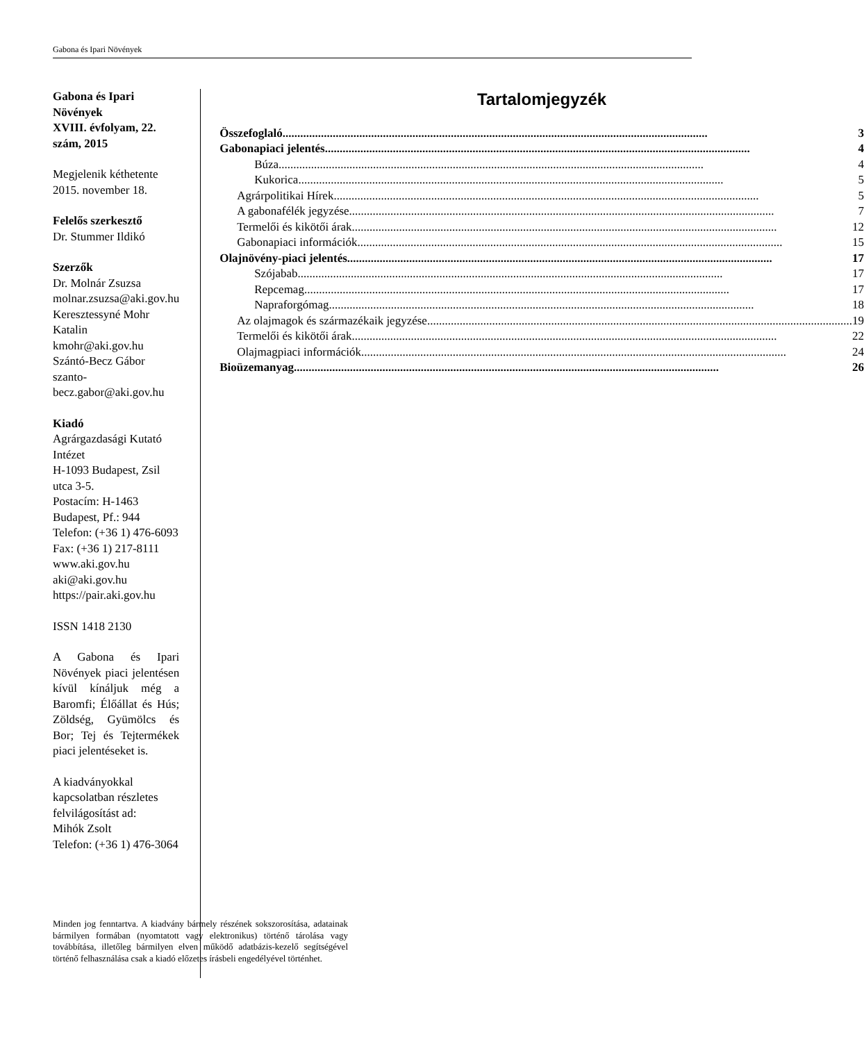Gabona és Ipari Növények
Gabona és Ipari Növények
XVIII. évfolyam, 22. szám, 2015
Megjelenik kéthetente
2015. november 18.
Felelős szerkesztő
Dr. Stummer Ildikó
Szerzők
Dr. Molnár Zsuzsa
molnar.zsuzsa@aki.gov.hu
Keresztessyné Mohr Katalin
kmohr@aki.gov.hu
Szántó-Becz Gábor
szanto-becz.gabor@aki.gov.hu
Kiadó
Agrárgazdasági Kutató Intézet
H-1093 Budapest, Zsil utca 3-5.
Postacím: H-1463 Budapest, Pf.: 944
Telefon: (+36 1) 476-6093
Fax: (+36 1) 217-8111
www.aki.gov.hu
aki@aki.gov.hu
https://pair.aki.gov.hu
ISSN 1418 2130
A Gabona és Ipari Növények piaci jelentésen kívül kínáljuk még a Baromfi; Élőállat és Hús; Zöldség, Gyümölcs és Bor; Tej és Tejtermékek piaci jelentéseket is.
A kiadványokkal kapcsolatban részletes felvilágosítást ad:
Mihók Zsolt
Telefon: (+36 1) 476-3064
Minden jog fenntartva. A kiadvány bármely részének sokszorosítása, adatainak bármilyen formában (nyomtatott vagy elektronikus) történő tárolása vagy továbbítása, illetőleg bármilyen elven működő adatbázis-kezelő segítségével történő felhasználása csak a kiadó előzetes írásbeli engedélyével történhet.
Tartalomjegyzék
Összefoglaló 3
Gabonapiaci jelentés 4
Búza 4
Kukorica 5
Agrárpolitikai Hírek 5
A gabonafélék jegyzése 7
Termelői és kikötői árak 12
Gabonapiaci információk 15
Olajnövény-piaci jelentés 17
Szójabab 17
Repcemag 17
Napraforgómag 18
Az olajmagok és származékaik jegyzése 19
Termelői és kikötői árak 22
Olajmagpiaci információk 24
Bioüzemanyag 26